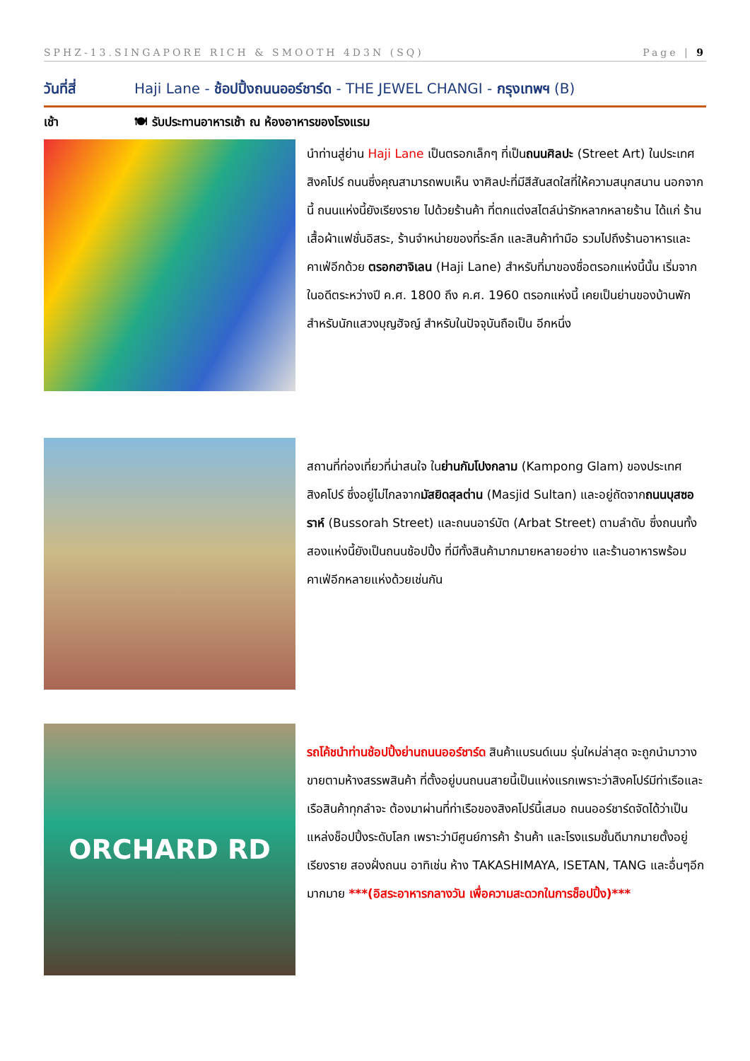SPHZ-13.SINGAPORE RICH & SMOOTH 4D3N (SQ) Page | 9
วันที่สี่ Haji Lane - ช้อปปิ้งถนนออร์ชาร์ด - THE JEWEL CHANGI - กรุงเทพฯ (B)
เช้า 🍽 รับประทานอาหารเช้า ณ ห้องอาหารของโรงแรม
นำท่านสู่ย่าน Haji Lane เป็นตรอกเล็กๆ ที่เป็นถนนศิลปะ (Street Art) ในประเทศสิงคโปร์ ถนนซึ่งคุณสามารถพบเห็น งาศิลปะที่มีสีสันสดใสที่ให้ความสนุกสนาน นอกจากนี้ ถนนแห่งนี้ยังเรียงราย ไปด้วยร้านค้า ที่ตกแต่งสไตล์น่ารักหลากหลายร้าน ได้แก่ ร้านเสื้อผ้าแฟชั่นอิสระ, ร้านจำหน่ายของที่ระลึก และสินค้าทำมือ รวมไปถึงร้านอาหารและคาเฟ่อีกด้วย ตรอกฮาจิเลน (Haji Lane) สำหรับที่มาของชื่อตรอกแห่งนี้นั้น เริ่มจากในอดีตระหว่างปี ค.ศ. 1800 ถึง ค.ศ. 1960 ตรอกแห่งนี้ เคยเป็นย่านของบ้านพัก สำหรับนักแสวงบุญฮัจญ์ สำหรับในปัจจุบันถือเป็น อีกหนึ่ง
สถานที่ท่องเที่ยวที่น่าสนใจ ในย่านกัมโปงกลาม (Kampong Glam) ของประเทศสิงคโปร์ ซึ่งอยู่ไม่ไกลจากมัสยิดสุลต่าน (Masjid Sultan) และอยู่ถัดจากถนนบุสซอราห์ (Bussorah Street) และถนนอาร์บัต (Arbat Street) ตามลำดับ ซึ่งถนนทั้งสองแห่งนี้ยังเป็นถนนช้อปปิ้ง ที่มีทั้งสินค้ามากมายหลายอย่าง และร้านอาหารพร้อมคาเฟ่อีกหลายแห่งด้วยเช่นกัน
ORCHARD RD
รถโค้ชนำท่านช้อปปิ้งย่านถนนออร์ชาร์ด สินค้าแบรนด์เนม รุ่นใหม่ล่าสุด จะถูกนำมาวางขายตามห้างสรรพสินค้า ที่ตั้งอยู่บนถนนสายนี้เป็นแห่งแรกเพราะว่าสิงคโปร์มีท่าเรือและเรือสินค้าทุกลำจะ ต้องมาผ่านที่ท่าเรือของสิงคโปร์นี้เสมอ ถนนออร์ชาร์ดจัดได้ว่าเป็นแหล่งช็อปปิ้งระดับโลก เพราะว่ามีศูนย์การค้า ร้านค้า และโรงแรมชั้นดีมากมายตั้งอยู่เรียงราย สองฝั่งถนน อาทิเช่น ห้าง TAKASHIMAYA, ISETAN, TANG และอื่นๆอีกมากมาย ***(อิสระอาหารกลางวัน เพื่อความสะดวกในการช็อปปิ้ง)***